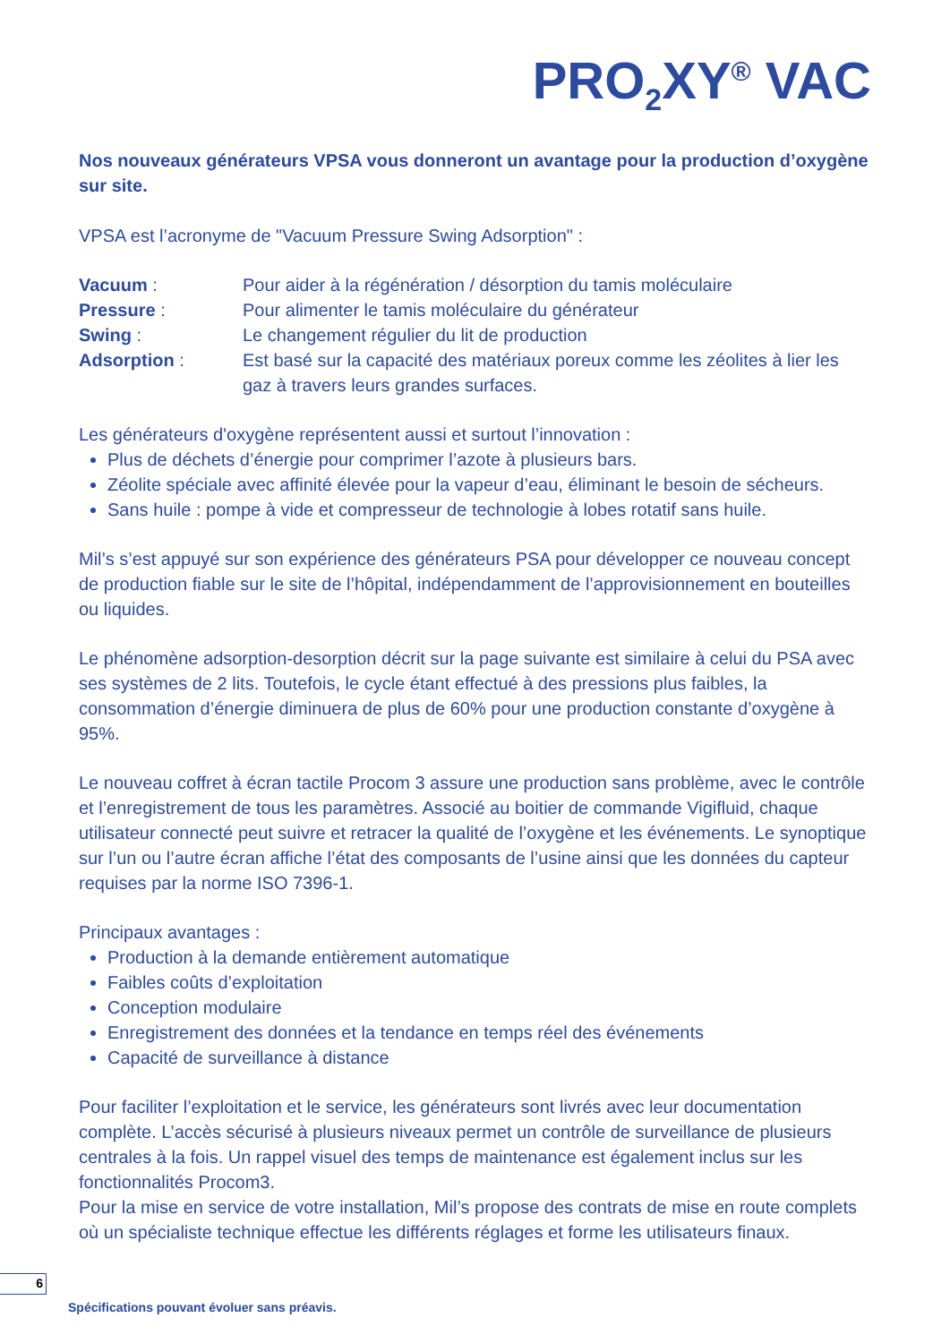PRO<sub>2</sub>XY<sup>®</sup> VAC
Nos nouveaux générateurs VPSA vous donneront un avantage pour la production d’oxygène sur site.
VPSA est l’acronyme de "Vacuum Pressure Swing Adsorption" :
Vacuum :
Pour aider à la régénération / désorption du tamis moléculaire
Pressure :
Pour alimenter le tamis moléculaire du générateur
Swing :
Le changement régulier du lit de production
Adsorption :
Est basé sur la capacité des matériaux poreux comme les zéolites à lier les gaz à travers leurs grandes surfaces.
Les générateurs d'oxygène représentent aussi et surtout l’innovation :
Plus de déchets d’énergie pour comprimer l’azote à plusieurs bars.
Zéolite spéciale avec affinité élevée pour la vapeur d’eau, éliminant le besoin de sécheurs.
Sans huile : pompe à vide et compresseur de technologie à lobes rotatif sans huile.
Mil’s s’est appuyé sur son expérience des générateurs PSA pour développer ce nouveau concept de production fiable sur le site de l’hôpital, indépendamment de l’approvisionnement en bouteilles ou liquides.
Le phénomène adsorption-desorption décrit sur la page suivante est similaire à celui du PSA avec ses systèmes de 2 lits. Toutefois, le cycle étant effectué à des pressions plus faibles, la consommation d’énergie diminuera de plus de 60% pour une production constante d’oxygène à 95%.
Le nouveau coffret à écran tactile Procom 3 assure une production sans problème, avec le contrôle et l’enregistrement de tous les paramètres. Associé au boitier de commande Vigifluid, chaque utilisateur connecté peut suivre et retracer la qualité de l’oxygène et les événements. Le synoptique sur l’un ou l’autre écran affiche l’état des composants de l’usine ainsi que les données du capteur requises par la norme ISO 7396-1.
Principaux avantages :
Production à la demande entièrement automatique
Faibles coûts d’exploitation
Conception modulaire
Enregistrement des données et la tendance en temps réel des événements
Capacité de surveillance à distance
Pour faciliter l’exploitation et le service, les générateurs sont livrés avec leur documentation complète. L’accès sécurisé à plusieurs niveaux permet un contrôle de surveillance de plusieurs centrales à la fois. Un rappel visuel des temps de maintenance est également inclus sur les fonctionnalités Procom3.
Pour la mise en service de votre installation, Mil’s propose des contrats de mise en route complets où un spécialiste technique effectue les différents réglages et forme les utilisateurs finaux.
6
Spécifications pouvant évoluer sans préavis.